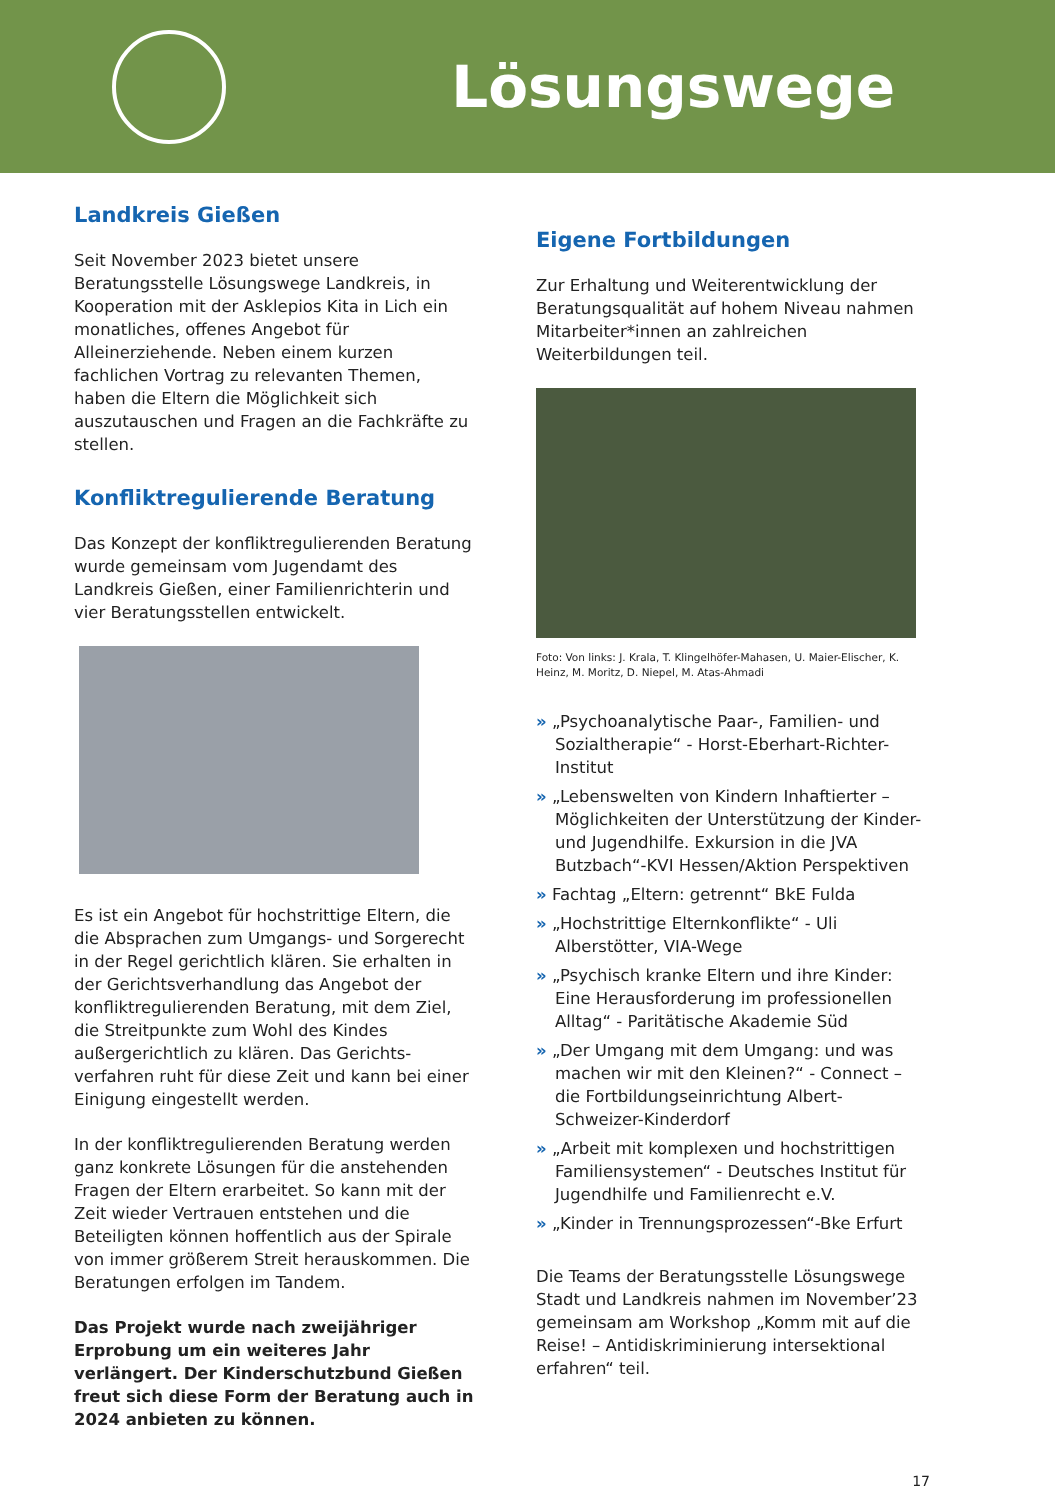Lösungswege
Landkreis Gießen
Seit November 2023 bietet unsere Beratungsstelle Lösungswege Landkreis, in Kooperation mit der Asklepios Kita in Lich ein monatliches, offenes Angebot für Alleinerziehende. Neben einem kurzen fachlichen Vortrag zu relevanten Themen, haben die Eltern die Möglichkeit sich auszutauschen und Fragen an die Fachkräfte zu stellen.
Konfliktregulierende Beratung
Das Konzept der konfliktregulierenden Beratung wurde gemeinsam vom Jugendamt des Landkreis Gießen, einer Familienrichterin und vier Beratungsstellen entwickelt.
Es ist ein Angebot für hochstrittige Eltern, die die Absprachen zum Umgangs- und Sorgerecht in der Regel gerichtlich klären. Sie erhalten in der Gerichtsverhandlung das Angebot der konfliktregulierenden Beratung, mit dem Ziel, die Streitpunkte zum Wohl des Kindes außergerichtlich zu klären. Das Gerichts-verfahren ruht für diese Zeit und kann bei einer Einigung eingestellt werden.
In der konfliktregulierenden Beratung werden ganz konkrete Lösungen für die anstehenden Fragen der Eltern erarbeitet. So kann mit der Zeit wieder Vertrauen entstehen und die Beteiligten können hoffentlich aus der Spirale von immer größerem Streit herauskommen. Die Beratungen erfolgen im Tandem.
Das Projekt wurde nach zweijähriger Erprobung um ein weiteres Jahr verlängert. Der Kinderschutzbund Gießen freut sich diese Form der Beratung auch in 2024 anbieten zu können.
Eigene Fortbildungen
Zur Erhaltung und Weiterentwicklung der Beratungsqualität auf hohem Niveau nahmen Mitarbeiter*innen an zahlreichen Weiterbildungen teil.
Foto: Von links: J. Krala, T. Klingelhöfer-Mahasen, U. Maier-Elischer, K. Heinz, M. Moritz, D. Niepel, M. Atas-Ahmadi
» „Psychoanalytische Paar-, Familien- und Sozialtherapie“ - Horst-Eberhart-Richter-Institut
» „Lebenswelten von Kindern Inhaftierter – Möglichkeiten der Unterstützung der Kinder- und Jugendhilfe. Exkursion in die JVA Butzbach“-KVI Hessen/Aktion Perspektiven
» Fachtag „Eltern: getrennt“ BkE Fulda
» „Hochstrittige Elternkonflikte“ - Uli Alberstötter, VIA-Wege
» „Psychisch kranke Eltern und ihre Kinder: Eine Herausforderung im professionellen Alltag“ - Paritätische Akademie Süd
» „Der Umgang mit dem Umgang: und was machen wir mit den Kleinen?“ - Connect – die Fortbildungseinrichtung Albert-Schweizer-Kinderdorf
» „Arbeit mit komplexen und hochstrittigen Familiensystemen“ - Deutsches Institut für Jugendhilfe und Familienrecht e.V.
» „Kinder in Trennungsprozessen“-Bke Erfurt
Die Teams der Beratungsstelle Lösungswege Stadt und Landkreis nahmen im November’23 gemeinsam am Workshop „Komm mit auf die Reise! – Antidiskriminierung intersektional erfahren“ teil.
17